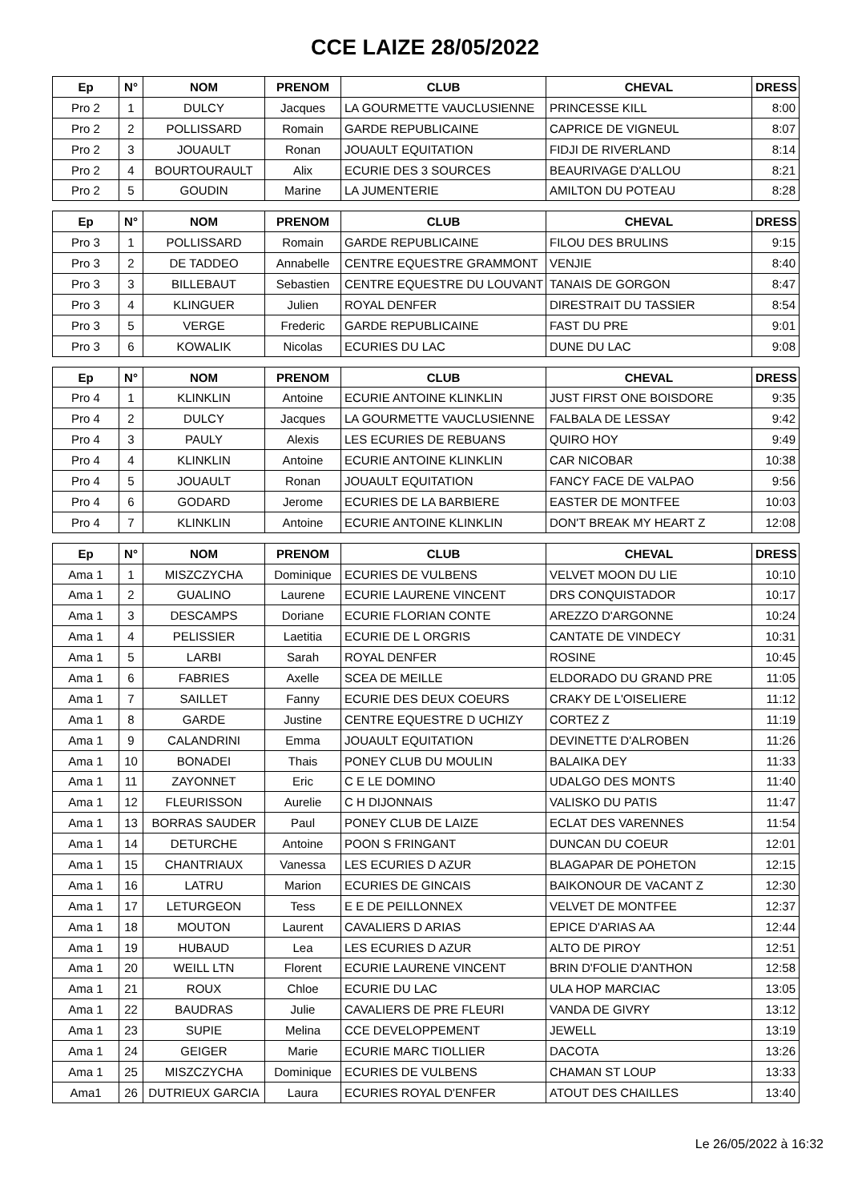CCE LAIZE 28/05/2022
| Ep | N° | NOM | PRENOM | CLUB | CHEVAL | DRESS |
| --- | --- | --- | --- | --- | --- | --- |
| Pro 2 | 1 | DULCY | Jacques | LA GOURMETTE VAUCLUSIENNE | PRINCESSE KILL | 8:00 |
| Pro 2 | 2 | POLLISSARD | Romain | GARDE REPUBLICAINE | CAPRICE DE VIGNEUL | 8:07 |
| Pro 2 | 3 | JOUAULT | Ronan | JOUAULT EQUITATION | FIDJI DE RIVERLAND | 8:14 |
| Pro 2 | 4 | BOURTOURAULT | Alix | ECURIE DES 3 SOURCES | BEAURIVAGE D'ALLOU | 8:21 |
| Pro 2 | 5 | GOUDIN | Marine | LA JUMENTERIE | AMILTON DU POTEAU | 8:28 |
| Ep | N° | NOM | PRENOM | CLUB | CHEVAL | DRESS |
| --- | --- | --- | --- | --- | --- | --- |
| Pro 3 | 1 | POLLISSARD | Romain | GARDE REPUBLICAINE | FILOU DES BRULINS | 9:15 |
| Pro 3 | 2 | DE TADDEO | Annabelle | CENTRE EQUESTRE GRAMMONT | VENJIE | 8:40 |
| Pro 3 | 3 | BILLEBAUT | Sebastien | CENTRE EQUESTRE DU LOUVANT | TANAIS DE GORGON | 8:47 |
| Pro 3 | 4 | KLINGUER | Julien | ROYAL DENFER | DIRESTRAIT DU TASSIER | 8:54 |
| Pro 3 | 5 | VERGE | Frederic | GARDE REPUBLICAINE | FAST DU PRE | 9:01 |
| Pro 3 | 6 | KOWALIK | Nicolas | ECURIES DU LAC | DUNE DU LAC | 9:08 |
| Ep | N° | NOM | PRENOM | CLUB | CHEVAL | DRESS |
| --- | --- | --- | --- | --- | --- | --- |
| Pro 4 | 1 | KLINKLIN | Antoine | ECURIE ANTOINE KLINKLIN | JUST FIRST ONE BOISDORE | 9:35 |
| Pro 4 | 2 | DULCY | Jacques | LA GOURMETTE VAUCLUSIENNE | FALBALA DE LESSAY | 9:42 |
| Pro 4 | 3 | PAULY | Alexis | LES ECURIES DE REBUANS | QUIRO HOY | 9:49 |
| Pro 4 | 4 | KLINKLIN | Antoine | ECURIE ANTOINE KLINKLIN | CAR NICOBAR | 10:38 |
| Pro 4 | 5 | JOUAULT | Ronan | JOUAULT EQUITATION | FANCY FACE DE VALPAO | 9:56 |
| Pro 4 | 6 | GODARD | Jerome | ECURIES DE LA BARBIERE | EASTER DE MONTFEE | 10:03 |
| Pro 4 | 7 | KLINKLIN | Antoine | ECURIE ANTOINE KLINKLIN | DON'T BREAK MY HEART Z | 12:08 |
| Ep | N° | NOM | PRENOM | CLUB | CHEVAL | DRESS |
| --- | --- | --- | --- | --- | --- | --- |
| Ama 1 | 1 | MISZCZYCHA | Dominique | ECURIES DE VULBENS | VELVET MOON DU LIE | 10:10 |
| Ama 1 | 2 | GUALINO | Laurene | ECURIE LAURENE VINCENT | DRS CONQUISTADOR | 10:17 |
| Ama 1 | 3 | DESCAMPS | Doriane | ECURIE FLORIAN CONTE | AREZZO D'ARGONNE | 10:24 |
| Ama 1 | 4 | PELISSIER | Laetitia | ECURIE DE L ORGRIS | CANTATE DE VINDECY | 10:31 |
| Ama 1 | 5 | LARBI | Sarah | ROYAL DENFER | ROSINE | 10:45 |
| Ama 1 | 6 | FABRIES | Axelle | SCEA DE MEILLE | ELDORADO DU GRAND PRE | 11:05 |
| Ama 1 | 7 | SAILLET | Fanny | ECURIE DES DEUX COEURS | CRAKY DE L'OISELIERE | 11:12 |
| Ama 1 | 8 | GARDE | Justine | CENTRE EQUESTRE D UCHIZY | CORTEZ Z | 11:19 |
| Ama 1 | 9 | CALANDRINI | Emma | JOUAULT EQUITATION | DEVINETTE D'ALROBEN | 11:26 |
| Ama 1 | 10 | BONADEI | Thais | PONEY CLUB DU MOULIN | BALAIKA DEY | 11:33 |
| Ama 1 | 11 | ZAYONNET | Eric | C E LE DOMINO | UDALGO DES MONTS | 11:40 |
| Ama 1 | 12 | FLEURISSON | Aurelie | C H DIJONNAIS | VALISKO DU PATIS | 11:47 |
| Ama 1 | 13 | BORRAS SAUDER | Paul | PONEY CLUB DE LAIZE | ECLAT DES VARENNES | 11:54 |
| Ama 1 | 14 | DETURCHE | Antoine | POON S FRINGANT | DUNCAN DU COEUR | 12:01 |
| Ama 1 | 15 | CHANTRIAUX | Vanessa | LES ECURIES D AZUR | BLAGAPAR DE POHETON | 12:15 |
| Ama 1 | 16 | LATRU | Marion | ECURIES DE GINCAIS | BAIKONOUR DE VACANT Z | 12:30 |
| Ama 1 | 17 | LETURGEON | Tess | E E DE PEILLONNEX | VELVET DE MONTFEE | 12:37 |
| Ama 1 | 18 | MOUTON | Laurent | CAVALIERS D ARIAS | EPICE D'ARIAS AA | 12:44 |
| Ama 1 | 19 | HUBAUD | Lea | LES ECURIES D AZUR | ALTO DE PIROY | 12:51 |
| Ama 1 | 20 | WEILL LTN | Florent | ECURIE LAURENE VINCENT | BRIN D'FOLIE D'ANTHON | 12:58 |
| Ama 1 | 21 | ROUX | Chloe | ECURIE DU LAC | ULA HOP MARCIAC | 13:05 |
| Ama 1 | 22 | BAUDRAS | Julie | CAVALIERS DE PRE FLEURI | VANDA DE GIVRY | 13:12 |
| Ama 1 | 23 | SUPIE | Melina | CCE DEVELOPPEMENT | JEWELL | 13:19 |
| Ama 1 | 24 | GEIGER | Marie | ECURIE MARC TIOLLIER | DACOTA | 13:26 |
| Ama 1 | 25 | MISZCZYCHA | Dominique | ECURIES DE VULBENS | CHAMAN ST LOUP | 13:33 |
| Ama1 | 26 | DUTRIEUX GARCIA | Laura | ECURIES ROYAL D'ENFER | ATOUT DES CHAILLES | 13:40 |
Le 26/05/2022 à 16:32